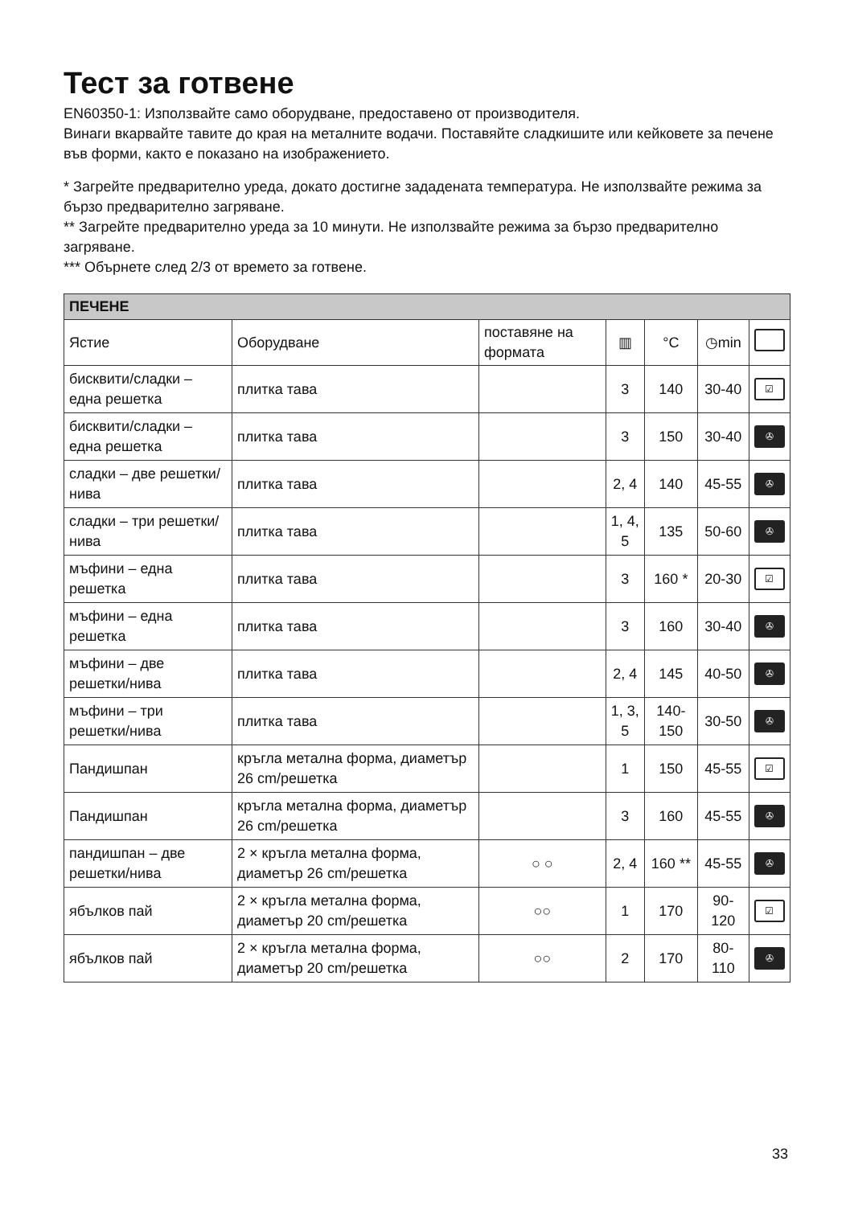Тест за готвене
EN60350-1: Използвайте само оборудване, предоставено от производителя.
Винаги вкарвайте тавите до края на металните водачи. Поставяйте сладкишите или кейковете за печене във форми, както е показано на изображението.
* Загрейте предварително уреда, докато достигне зададената температура. Не използвайте режима за бързо предварително загряване.
** Загрейте предварително уреда за 10 минути. Не използвайте режима за бързо предварително загряване.
*** Обърнете след 2/3 от времето за готвене.
| ПЕЧЕНЕ | | | | | | |
| --- | --- | --- | --- | --- | --- | --- |
| Ястие | Оборудване | поставяне на формата | ▥ | °C | ◷min | |
| бисквити/сладки – една решетка | плитка тава | | 3 | 140 | 30-40 | ☑ |
| бисквити/сладки – една решетка | плитка тава | | 3 | 150 | 30-40 | ✇ |
| сладки – две решетки/нива | плитка тава | | 2, 4 | 140 | 45-55 | ✇ |
| сладки – три решетки/нива | плитка тава | | 1, 4, 5 | 135 | 50-60 | ✇ |
| мъфини – една решетка | плитка тава | | 3 | 160 * | 20-30 | ☑ |
| мъфини – една решетка | плитка тава | | 3 | 160 | 30-40 | ✇ |
| мъфини – две решетки/нива | плитка тава | | 2, 4 | 145 | 40-50 | ✇ |
| мъфини – три решетки/нива | плитка тава | | 1, 3, 5 | 140-150 | 30-50 | ✇ |
| Пандишпан | кръгла метална форма, диаметър 26 cm/решетка | | 1 | 150 | 45-55 | ☑ |
| Пандишпан | кръгла метална форма, диаметър 26 cm/решетка | | 3 | 160 | 45-55 | ✇ |
| пандишпан – две решетки/нива | 2 × кръгла метална форма, диаметър 26 cm/решетка | ○ ○ | 2, 4 | 160 ** | 45-55 | ✇ |
| ябълков пай | 2 × кръгла метална форма, диаметър 20 cm/решетка | ○○ | 1 | 170 | 90-120 | ☑ |
| ябълков пай | 2 × кръгла метална форма, диаметър 20 cm/решетка | ○○ | 2 | 170 | 80-110 | ✇ |
33